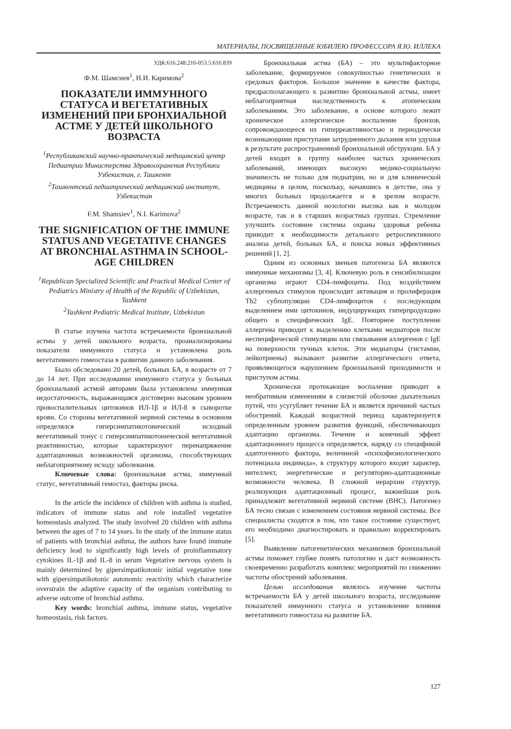МАТЕРИАЛЫ, ПОСВЯЩЕННЫЕ ЮБИЛЕЮ ПРОФЕССОРА Я.Ю. ИЛЛЕКА
УДК:616.248:216-053.5:616.839
Ф.М. Шамсиев<sup>1</sup>, Н.И. Каримова<sup>2</sup>
ПОКАЗАТЕЛИ ИММУННОГО СТАТУСА И ВЕГЕТАТИВНЫХ ИЗМЕНЕНИЙ ПРИ БРОНХИАЛЬНОЙ АСТМЕ У ДЕТЕЙ ШКОЛЬНОГО ВОЗРАСТА
<sup>1</sup> Республиканский научно-практический медицинский центр Педиатрии Министерства Здравоохранения Республики Узбекистан, г. Ташкент
<sup>2</sup> Ташкентский педиатрический медицинский институт, Узбекистан
F.M. Shamsiev<sup>1</sup>, N.I. Karimova<sup>2</sup>
THE SIGNIFICATION OF THE IMMUNE STATUS AND VEGETATIVE CHANGES AT BRONCHIAL ASTHMA IN SCHOOL-AGE CHILDREN
<sup>1</sup> Republican Specialized Scientific and Practical Medical Center of Pediatrics Ministry of Health of the Republic of Uzbekistan, Tashkent
<sup>2</sup> Tashkent Pediatric Medical Institute, Uzbekistan
В статье изучена частота встречаемости бронхиальной астмы у детей школьного возраста, проанализированы показатели иммунного статуса и установлена роль вегетативного гомеостаза в развитии данного заболевания.
Было обследовано 20 детей, больных БА, в возрасте от 7 до 14 лет. При исследовании иммунного статуса у больных бронхиальной астмой авторами была установлена иммунная недостаточность, выражающаяся достоверно высоким уровнем провоспалительных цитокинов ИЛ-1β и ИЛ-8 в сыворотке крови. Со стороны вегетативной нервной системы в основном определялся гиперсимпатикотонический исходный вегетативный тонус с гиперсимпатикотонической вегетативной реактивностью, которые характеризуют перенапряжение адаптационных возможностей организма, способствующих неблагоприятному исходу заболевания.
Ключевые слова: бронхиальная астма, иммунный статус, вегетативный гемостаз, факторы риска.
In the article the incidence of children with asthma is studied, indicators of immune status and role installed vegetative homeostasis analyzed. The study involved 20 children with asthma between the ages of 7 to 14 years. In the study of the immune status of patients with bronchial asthma, the authors have found immune deficiency lead to significantly high levels of proinflammatory cytokines IL-1β and IL-8 in serum Vegetative nervous system is mainly determined by gipersimpatikotonic initial vegetative tone with gipersimpatikotonic autonomic reactivity which characterize overstrain the adaptive capacity of the organism contributing to adverse outcome of bronchial asthma.
Key words: bronchial asthma, immune status, vegetative homeostasis, risk factors.
Бронхиальная астма (БА) – это мультифакторное заболевание, формируемое совокупностью генетических и средовых факторов. Большое значение в качестве фактора, предрасполагающего к развитию бронхиальной астмы, имеет неблагоприятная наследственность к атопическим заболеваниям. Это заболевание, в основе которого лежит хроническое аллергическое воспаление бронхов, сопровождающееся их гиперреактивностью и периодически возникающими приступами затрудненного дыхания или удушья в результате распространенной бронхиальной обструкции. БА у детей входит в группу наиболее частых хронических заболеваний, имеющих высокую медико-социальную значимость не только для педиатрии, но и для клинической медицины в целом, поскольку, начавшись в детстве, она у многих больных продолжается и в зрелом возрасте. Встречаемость данной нозологии высока как в молодом возрасте, так и в старших возрастных группах. Стремление улучшить состояние системы охраны здоровья ребенка приводит к необходимости детального ретроспективного анализа детей, больных БА, и поиска новых эффективных решений [1, 2].
Одним из основных звеньев патогенеза БА являются иммунные механизмы [3, 4]. Ключевую роль в сенсибилизации организма играют CD4-лимфоциты. Под воздействием аллергенных стимулов происходит активация и пролиферация Th2 субпопуляции CD4-лимфоцитов с последующим выделением ими цитокинов, индуцирующих гиперпродукцию общего и специфических IgE. Повторное поступление аллергена приводит к выделению клетками медиаторов после неспецифической стимуляции или связывания аллергенов с IgE на поверхности тучных клеток. Эти медиаторы (гистамин, лейкотриены) вызывают развитие аллергического ответа, проявляющегося нарушением бронхиальной проходимости и приступом астмы.
Хронически протекающее воспаление приводит к необратимым изменениям в слизистой оболочке дыхательных путей, что усугубляет течение БА и является причиной частых обострений. Каждый возрастной период характеризуется определенным уровнем развития функций, обеспечивающих адаптацию организма. Течение и конечный эффект адаптационного процесса определяется, наряду со спецификой адаптогенного фактора, величиной «психофизиологического потенциала индивида», в структуру которого входят характер, интеллект, энергетические и регуляторно-адаптационные возможности человека. В сложной иерархии структур, реализующих адаптационный процесс, важнейшая роль принадлежит вегетативной нервной системе (ВНС). Патогенез БА тесно связан с изменением состояния нервной системы. Все специалисты сходятся в том, что такое состояние существует, его необходимо диагностировать и правильно корректировать [5].
Выявление патогенетических механизмов бронхиальной астмы поможет глубже понять патологию и даст возможность своевременно разработать комплекс мероприятий по снижению частоты обострений заболевания.
Целью исследования являлось изучение частоты встречаемости БА у детей школьного возраста, исследование показателей иммунного статуса и установление влияния вегетативного гомеостаза на развитие БА.
127